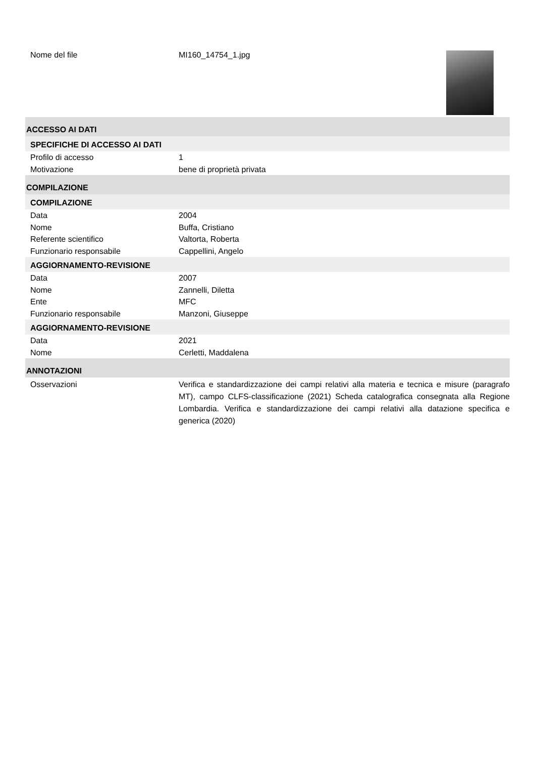Nome del file MI160_14754_1.jpg
ACCESSO AI DATI
SPECIFICHE DI ACCESSO AI DATI
Profilo di accesso 1
Motivazione bene di proprietà privata
COMPILAZIONE
COMPILAZIONE
Data 2004
Nome Buffa, Cristiano
Referente scientifico Valtorta, Roberta
Funzionario responsabile Cappellini, Angelo
AGGIORNAMENTO-REVISIONE
Data 2007
Nome Zannelli, Diletta
Ente MFC
Funzionario responsabile Manzoni, Giuseppe
AGGIORNAMENTO-REVISIONE
Data 2021
Nome Cerletti, Maddalena
ANNOTAZIONI
Osservazioni Verifica e standardizzazione dei campi relativi alla materia e tecnica e misure (paragrafo MT), campo CLFS-classificazione (2021) Scheda catalografica consegnata alla Regione Lombardia. Verifica e standardizzazione dei campi relativi alla datazione specifica e generica (2020)